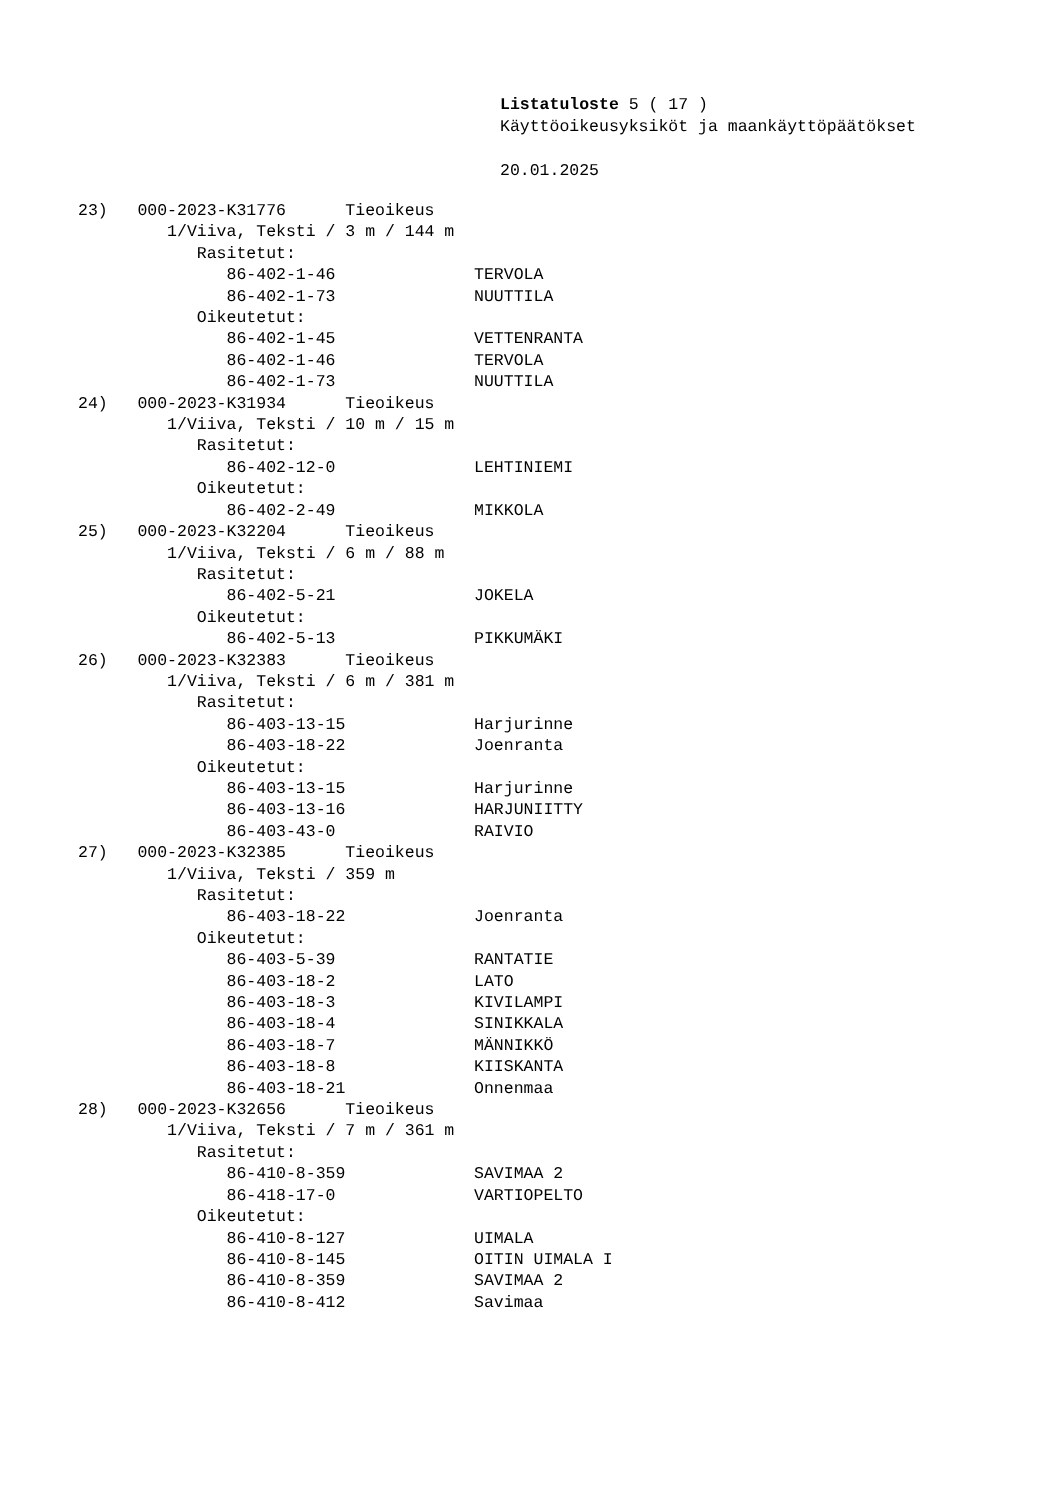Listatuloste 5 ( 17 )
Käyttöoikeusyksiköt ja maankäyttöpäätökset
20.01.2025
23) 000-2023-K31776 Tieoikeus 1/Viiva, Teksti / 3 m / 144 m Rasitetut: 86-402-1-46 TERVOLA 86-402-1-73 NUUTTILA Oikeutetut: 86-402-1-45 VETTENRANTA 86-402-1-46 TERVOLA 86-402-1-73 NUUTTILA 24) 000-2023-K31934 Tieoikeus 1/Viiva, Teksti / 10 m / 15 m Rasitetut: 86-402-12-0 LEHTINIEMI Oikeutetut: 86-402-2-49 MIKKOLA 25) 000-2023-K32204 Tieoikeus 1/Viiva, Teksti / 6 m / 88 m Rasitetut: 86-402-5-21 JOKELA Oikeutetut: 86-402-5-13 PIKKUMÄKI 26) 000-2023-K32383 Tieoikeus 1/Viiva, Teksti / 6 m / 381 m Rasitetut: 86-403-13-15 Harjurinne 86-403-18-22 Joenranta Oikeutetut: 86-403-13-15 Harjurinne 86-403-13-16 HARJUNIITTY 86-403-43-0 RAIVIO 27) 000-2023-K32385 Tieoikeus 1/Viiva, Teksti / 359 m Rasitetut: 86-403-18-22 Joenranta Oikeutetut: 86-403-5-39 RANTATIE 86-403-18-2 LATO 86-403-18-3 KIVILAMPI 86-403-18-4 SINIKKALA 86-403-18-7 MÄNNIKKÖ 86-403-18-8 KIISKANTA 86-403-18-21 Onnenmaa 28) 000-2023-K32656 Tieoikeus 1/Viiva, Teksti / 7 m / 361 m Rasitetut: 86-410-8-359 SAVIMAA 2 86-418-17-0 VARTIOPELTO Oikeutetut: 86-410-8-127 UIMALA 86-410-8-145 OITIN UIMALA I 86-410-8-359 SAVIMAA 2 86-410-8-412 Savimaa